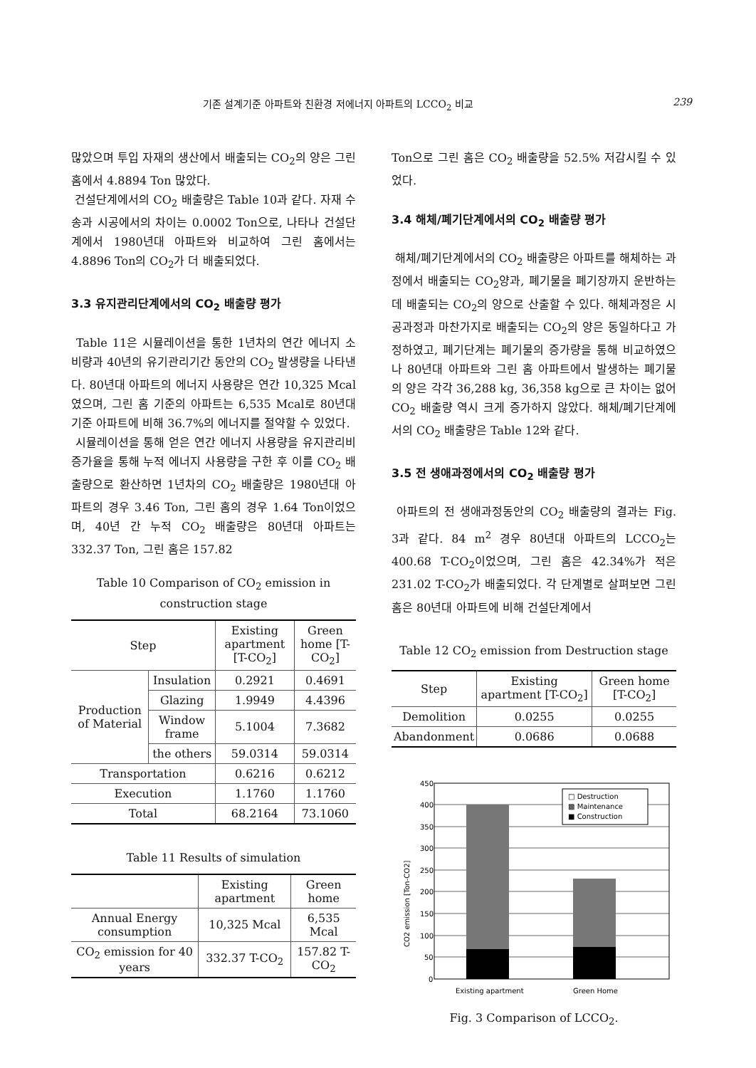기존 설계기준 아파트와 친환경 저에너지 아파트의 LCCO<sub>2</sub> 비교 239
많았으며 투입 자재의 생산에서 배출되는 CO<sub>2</sub>의 양은 그린 홈에서 4.8894 Ton 많았다.
건설단계에서의 CO<sub>2</sub> 배출량은 Table 10과 같다. 자재 수송과 시공에서의 차이는 0.0002 Ton으로, 나타나 건설단계에서 1980년대 아파트와 비교하여 그린 홈에서는 4.8896 Ton의 CO<sub>2</sub>가 더 배출되었다.
3.3 유지관리단계에서의 CO<sub>2</sub> 배출량 평가
Table 11은 시뮬레이션을 통한 1년차의 연간 에너지 소비량과 40년의 유기관리기간 동안의 CO<sub>2</sub> 발생량을 나타낸다. 80년대 아파트의 에너지 사용량은 연간 10,325 Mcal였으며, 그린 홈 기준의 아파트는 6,535 Mcal로 80년대 기준 아파트에 비해 36.7%의 에너지를 절약할 수 있었다.
시뮬레이션을 통해 얻은 연간 에너지 사용량을 유지관리비 증가율을 통해 누적 에너지 사용량을 구한 후 이를 CO<sub>2</sub> 배출량으로 환산하면 1년차의 CO<sub>2</sub> 배출량은 1980년대 아파트의 경우 3.46 Ton, 그린 홈의 경우 1.64 Ton이었으며, 40년 간 누적 CO<sub>2</sub> 배출량은 80년대 아파트는 332.37 Ton, 그린 홈은 157.82
Table 10 Comparison of CO<sub>2</sub> emission in construction stage
| Step | | Existing apartment [T-CO<sub>2</sub>] | Green home [T-CO<sub>2</sub>] |
| --- | --- | --- | --- |
| Production of Material | Insulation | 0.2921 | 0.4691 |
| | Glazing | 1.9949 | 4.4396 |
| | Window frame | 5.1004 | 7.3682 |
| | the others | 59.0314 | 59.0314 |
| Transportation | | 0.6216 | 0.6212 |
| Execution | | 1.1760 | 1.1760 |
| Total | | 68.2164 | 73.1060 |
Table 11 Results of simulation
| | Existing apartment | Green home |
| --- | --- | --- |
| Annual Energy consumption | 10,325 Mcal | 6,535 Mcal |
| CO<sub>2</sub> emission for 40 years | 332.37 T-CO<sub>2</sub> | 157.82 T-CO<sub>2</sub> |
Ton으로 그린 홈은 CO<sub>2</sub> 배출량을 52.5% 저감시킬 수 있었다.
3.4 해체/폐기단계에서의 CO<sub>2</sub> 배출량 평가
해체/폐기단계에서의 CO<sub>2</sub> 배출량은 아파트를 해체하는 과정에서 배출되는 CO<sub>2</sub>양과, 폐기물을 폐기장까지 운반하는데 배출되는 CO<sub>2</sub>의 양으로 산출할 수 있다. 해체과정은 시공과정과 마찬가지로 배출되는 CO<sub>2</sub>의 양은 동일하다고 가정하였고, 폐기단계는 폐기물의 증가량을 통해 비교하였으나 80년대 아파트와 그린 홈 아파트에서 발생하는 폐기물의 양은 각각 36,288 kg, 36,358 kg으로 큰 차이는 없어 CO<sub>2</sub> 배출량 역시 크게 증가하지 않았다. 해체/폐기단계에서의 CO<sub>2</sub> 배출량은 Table 12와 같다.
3.5 전 생애과정에서의 CO<sub>2</sub> 배출량 평가
아파트의 전 생애과정동안의 CO<sub>2</sub> 배출량의 결과는 Fig. 3과 같다. 84 m<sup>2</sup> 경우 80년대 아파트의 LCCO<sub>2</sub>는 400.68 T-CO<sub>2</sub>이었으며, 그린 홈은 42.34%가 적은 231.02 T-CO<sub>2</sub>가 배출되었다. 각 단계별로 살펴보면 그린 홈은 80년대 아파트에 비해 건설단계에서
Table 12 CO<sub>2</sub> emission from Destruction stage
| Step | Existing apartment [T-CO<sub>2</sub>] | Green home [T-CO<sub>2</sub>] |
| --- | --- | --- |
| Demolition | 0.0255 | 0.0255 |
| Abandonment | 0.0686 | 0.0688 |
450
400
350
300
250
200
150
100
50
0
□ Destruction
▩ Maintenance
■ Construction
Existing apartment
Green Home
CO2 emission [Ton-CO2]
Fig. 3 Comparison of LCCO<sub>2</sub>.